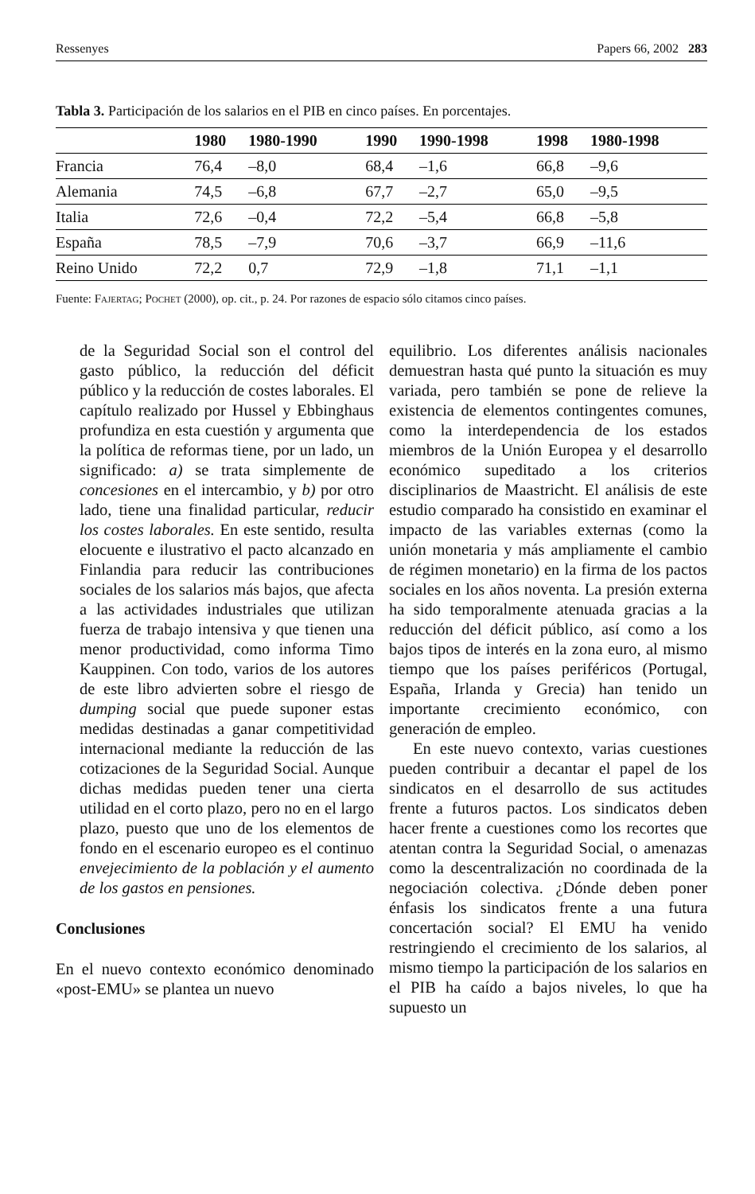Ressenyes Papers 66, 2002 283
Tabla 3. Participación de los salarios en el PIB en cinco países. En porcentajes.
| | 1980 | 1980-1990 | 1990 | 1990-1998 | 1998 | 1980-1998 |
| --- | --- | --- | --- | --- | --- | --- |
| Francia | 76,4 | –8,0 | 68,4 | –1,6 | 66,8 | –9,6 |
| Alemania | 74,5 | –6,8 | 67,7 | –2,7 | 65,0 | –9,5 |
| Italia | 72,6 | –0,4 | 72,2 | –5,4 | 66,8 | –5,8 |
| España | 78,5 | –7,9 | 70,6 | –3,7 | 66,9 | –11,6 |
| Reino Unido | 72,2 | 0,7 | 72,9 | –1,8 | 71,1 | –1,1 |
Fuente: Fajertag; Pochet (2000), op. cit., p. 24. Por razones de espacio sólo citamos cinco países.
de la Seguridad Social son el control del gasto público, la reducción del déficit público y la reducción de costes laborales. El capítulo realizado por Hussel y Ebbinghaus profundiza en esta cuestión y argumenta que la política de reformas tiene, por un lado, un significado: a) se trata simplemente de concesiones en el intercambio, y b) por otro lado, tiene una finalidad particular, reducir los costes laborales. En este sentido, resulta elocuente e ilustrativo el pacto alcanzado en Finlandia para reducir las contribuciones sociales de los salarios más bajos, que afecta a las actividades industriales que utilizan fuerza de trabajo intensiva y que tienen una menor productividad, como informa Timo Kauppinen. Con todo, varios de los autores de este libro advierten sobre el riesgo de dumping social que puede suponer estas medidas destinadas a ganar competitividad internacional mediante la reducción de las cotizaciones de la Seguridad Social. Aunque dichas medidas pueden tener una cierta utilidad en el corto plazo, pero no en el largo plazo, puesto que uno de los elementos de fondo en el escenario europeo es el continuo envejecimiento de la población y el aumento de los gastos en pensiones.
Conclusiones
En el nuevo contexto económico denominado «post-EMU» se plantea un nuevo
equilibrio. Los diferentes análisis nacionales demuestran hasta qué punto la situación es muy variada, pero también se pone de relieve la existencia de elementos contingentes comunes, como la interdependencia de los estados miembros de la Unión Europea y el desarrollo económico supeditado a los criterios disciplinarios de Maastricht. El análisis de este estudio comparado ha consistido en examinar el impacto de las variables externas (como la unión monetaria y más ampliamente el cambio de régimen monetario) en la firma de los pactos sociales en los años noventa. La presión externa ha sido temporalmente atenuada gracias a la reducción del déficit público, así como a los bajos tipos de interés en la zona euro, al mismo tiempo que los países periféricos (Portugal, España, Irlanda y Grecia) han tenido un importante crecimiento económico, con generación de empleo.
En este nuevo contexto, varias cuestiones pueden contribuir a decantar el papel de los sindicatos en el desarrollo de sus actitudes frente a futuros pactos. Los sindicatos deben hacer frente a cuestiones como los recortes que atentan contra la Seguridad Social, o amenazas como la descentralización no coordinada de la negociación colectiva. ¿Dónde deben poner énfasis los sindicatos frente a una futura concertación social? El EMU ha venido restringiendo el crecimiento de los salarios, al mismo tiempo la participación de los salarios en el PIB ha caído a bajos niveles, lo que ha supuesto un